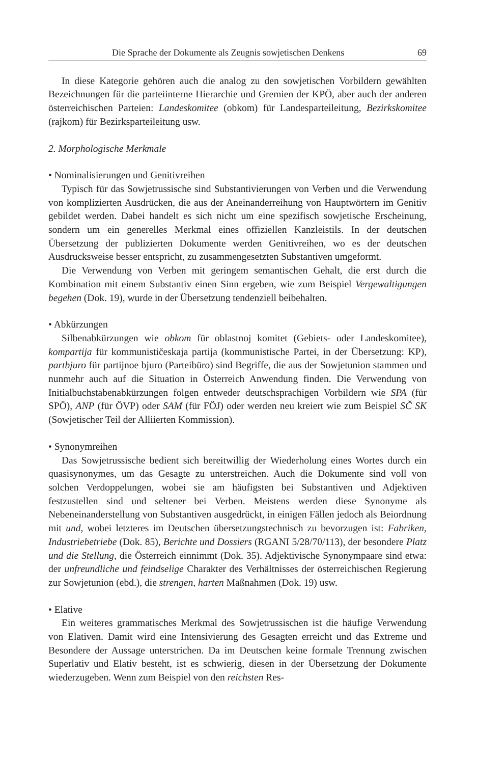Die Sprache der Dokumente als Zeugnis sowjetischen Denkens 69
In diese Kategorie gehören auch die analog zu den sowjetischen Vorbildern gewählten Bezeichnungen für die parteiinterne Hierarchie und Gremien der KPÖ, aber auch der anderen österreichischen Parteien: Landeskomitee (obkom) für Landesparteileitung, Bezirkskomitee (rajkom) für Bezirksparteileitung usw.
2. Morphologische Merkmale
• Nominalisierungen und Genitivreihen
Typisch für das Sowjetrussische sind Substantivierungen von Verben und die Verwendung von komplizierten Ausdrücken, die aus der Aneinanderreihung von Hauptwörtern im Genitiv gebildet werden. Dabei handelt es sich nicht um eine spezifisch sowjetische Erscheinung, sondern um ein generelles Merkmal eines offiziellen Kanzleistils. In der deutschen Übersetzung der publizierten Dokumente werden Genitivreihen, wo es der deutschen Ausdrucksweise besser entspricht, zu zusammengesetzten Substantiven umgeformt.
Die Verwendung von Verben mit geringem semantischen Gehalt, die erst durch die Kombination mit einem Substantiv einen Sinn ergeben, wie zum Beispiel Vergewaltigungen begehen (Dok. 19), wurde in der Übersetzung tendenziell beibehalten.
• Abkürzungen
Silbenabkürzungen wie obkom für oblastnoj komitet (Gebiets- oder Landeskomitee), kompartija für kommunističeskaja partija (kommunistische Partei, in der Übersetzung: KP), partbjuro für partijnoe bjuro (Parteibüro) sind Begriffe, die aus der Sowjetunion stammen und nunmehr auch auf die Situation in Österreich Anwendung finden. Die Verwendung von Initialbuchstabenabkürzungen folgen entweder deutschsprachigen Vorbildern wie SPA (für SPÖ), ANP (für ÖVP) oder SAM (für FÖJ) oder werden neu kreiert wie zum Beispiel SČ SK (Sowjetischer Teil der Alliierten Kommission).
• Synonymreihen
Das Sowjetrussische bedient sich bereitwillig der Wiederholung eines Wortes durch ein quasisynonymes, um das Gesagte zu unterstreichen. Auch die Dokumente sind voll von solchen Verdoppelungen, wobei sie am häufigsten bei Substantiven und Adjektiven festzustellen sind und seltener bei Verben. Meistens werden diese Synonyme als Nebeneinanderstellung von Substantiven ausgedrückt, in einigen Fällen jedoch als Beiordnung mit und, wobei letzteres im Deutschen übersetzungstechnisch zu bevorzugen ist: Fabriken, Industriebetriebe (Dok. 85), Berichte und Dossiers (RGANI 5/28/70/113), der besondere Platz und die Stellung, die Österreich einnimmt (Dok. 35). Adjektivische Synonympaare sind etwa: der unfreundliche und feindselige Charakter des Verhältnisses der österreichischen Regierung zur Sowjetunion (ebd.), die strengen, harten Maßnahmen (Dok. 19) usw.
• Elative
Ein weiteres grammatisches Merkmal des Sowjetrussischen ist die häufige Verwendung von Elativen. Damit wird eine Intensivierung des Gesagten erreicht und das Extreme und Besondere der Aussage unterstrichen. Da im Deutschen keine formale Trennung zwischen Superlativ und Elativ besteht, ist es schwierig, diesen in der Übersetzung der Dokumente wiederzugeben. Wenn zum Beispiel von den reichsten Res-